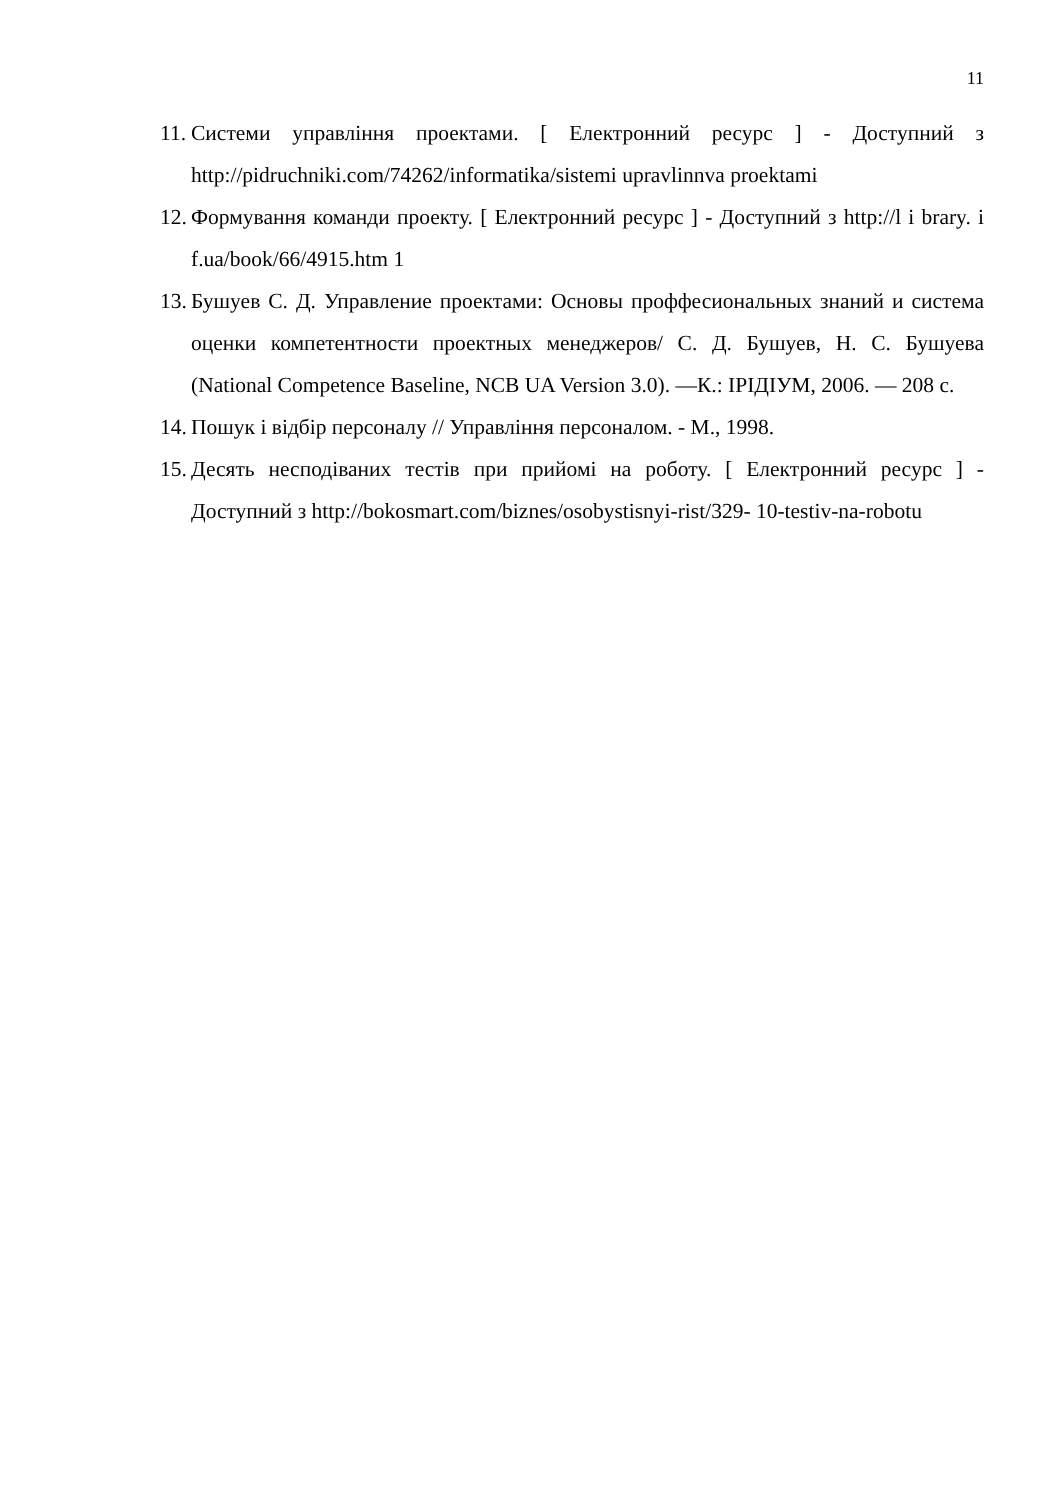11
11. Системи управління проектами. [ Електронний ресурс ] - Доступний з http://pidruchniki.com/74262/informatika/sistemi upravlinnva proektami
12. Формування команди проекту. [ Електронний ресурс ] - Доступний з http://l i brary. i f.ua/book/66/4915.htm 1
13. Бушуев С. Д. Управление проектами: Основы проффесиональных знаний и система оценки компетентности проектных менеджеров/ С. Д. Бушуев, Н. С. Бушуева (National Competence Baseline, NCB UA Version 3.0). —К.: ІРІДІУМ, 2006. — 208 с.
14. Пошук і відбір персоналу // Управління персоналом. - М., 1998.
15. Десять несподіваних тестів при прийомі на роботу. [ Електронний ресурс ] - Доступний з http://bokosmart.com/biznes/osobystisnyi-rist/329- 10-testiv-na-robotu